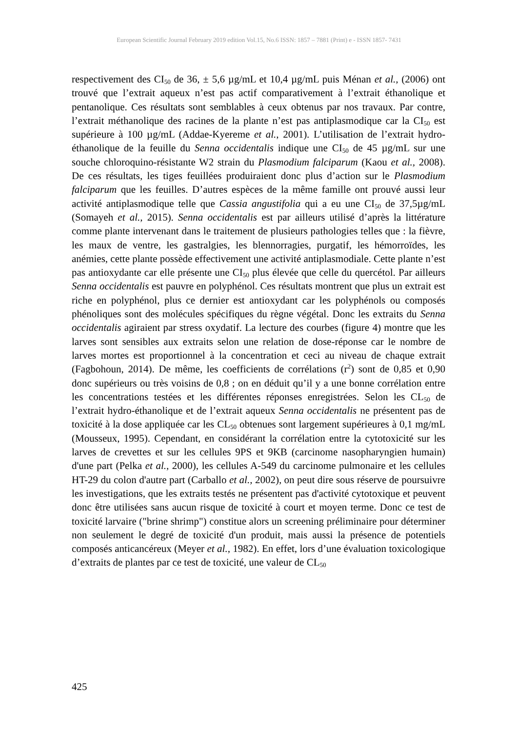European Scientific Journal February 2019 edition Vol.15, No.6 ISSN: 1857 – 7881 (Print) e - ISSN 1857- 7431
respectivement des CI<sub>50</sub> de 36, ± 5,6 µg/mL et 10,4 µg/mL puis Ménan et al., (2006) ont trouvé que l’extrait aqueux n’est pas actif comparativement à l’extrait éthanolique et pentanolique. Ces résultats sont semblables à ceux obtenus par nos travaux. Par contre, l’extrait méthanolique des racines de la plante n’est pas antiplasmodique car la CI<sub>50</sub> est supérieure à 100 µg/mL (Addae-Kyereme et al., 2001). L’utilisation de l’extrait hydro-éthanolique de la feuille du Senna occidentalis indique une CI<sub>50</sub> de 45 µg/mL sur une souche chloroquino-résistante W2 strain du Plasmodium falciparum (Kaou et al., 2008). De ces résultats, les tiges feuillées produiraient donc plus d’action sur le Plasmodium falciparum que les feuilles. D’autres espèces de la même famille ont prouvé aussi leur activité antiplasmodique telle que Cassia angustifolia qui a eu une CI<sub>50</sub> de 37,5µg/mL (Somayeh et al., 2015). Senna occidentalis est par ailleurs utilisé d’après la littérature comme plante intervenant dans le traitement de plusieurs pathologies telles que : la fièvre, les maux de ventre, les gastralgies, les blennorragies, purgatif, les hémorroïdes, les anémies, cette plante possède effectivement une activité antiplasmodiale. Cette plante n’est pas antioxydante car elle présente une CI<sub>50</sub> plus élevée que celle du quercétol. Par ailleurs Senna occidentalis est pauvre en polyphénol. Ces résultats montrent que plus un extrait est riche en polyphénol, plus ce dernier est antioxydant car les polyphénols ou composés phénoliques sont des molécules spécifiques du règne végétal. Donc les extraits du Senna occidentalis agiraient par stress oxydatif. La lecture des courbes (figure 4) montre que les larves sont sensibles aux extraits selon une relation de dose-réponse car le nombre de larves mortes est proportionnel à la concentration et ceci au niveau de chaque extrait (Fagbohoun, 2014). De même, les coefficients de corrélations (r<sup>2</sup>) sont de 0,85 et 0,90 donc supérieurs ou très voisins de 0,8 ; on en déduit qu’il y a une bonne corrélation entre les concentrations testées et les différentes réponses enregistrées. Selon les CL<sub>50</sub> de l’extrait hydro-éthanolique et de l’extrait aqueux Senna occidentalis ne présentent pas de toxicité à la dose appliquée car les CL<sub>50</sub> obtenues sont largement supérieures à 0,1 mg/mL (Mousseux, 1995). Cependant, en considérant la corrélation entre la cytotoxicité sur les larves de crevettes et sur les cellules 9PS et 9KB (carcinome nasopharyngien humain) d'une part (Pelka et al., 2000), les cellules A-549 du carcinome pulmonaire et les cellules HT-29 du colon d'autre part (Carballo et al., 2002), on peut dire sous réserve de poursuivre les investigations, que les extraits testés ne présentent pas d'activité cytotoxique et peuvent donc être utilisées sans aucun risque de toxicité à court et moyen terme. Donc ce test de toxicité larvaire ("brine shrimp") constitue alors un screening préliminaire pour déterminer non seulement le degré de toxicité d'un produit, mais aussi la présence de potentiels composés anticancéreux (Meyer et al., 1982). En effet, lors d’une évaluation toxicologique d’extraits de plantes par ce test de toxicité, une valeur de CL<sub>50</sub>
425